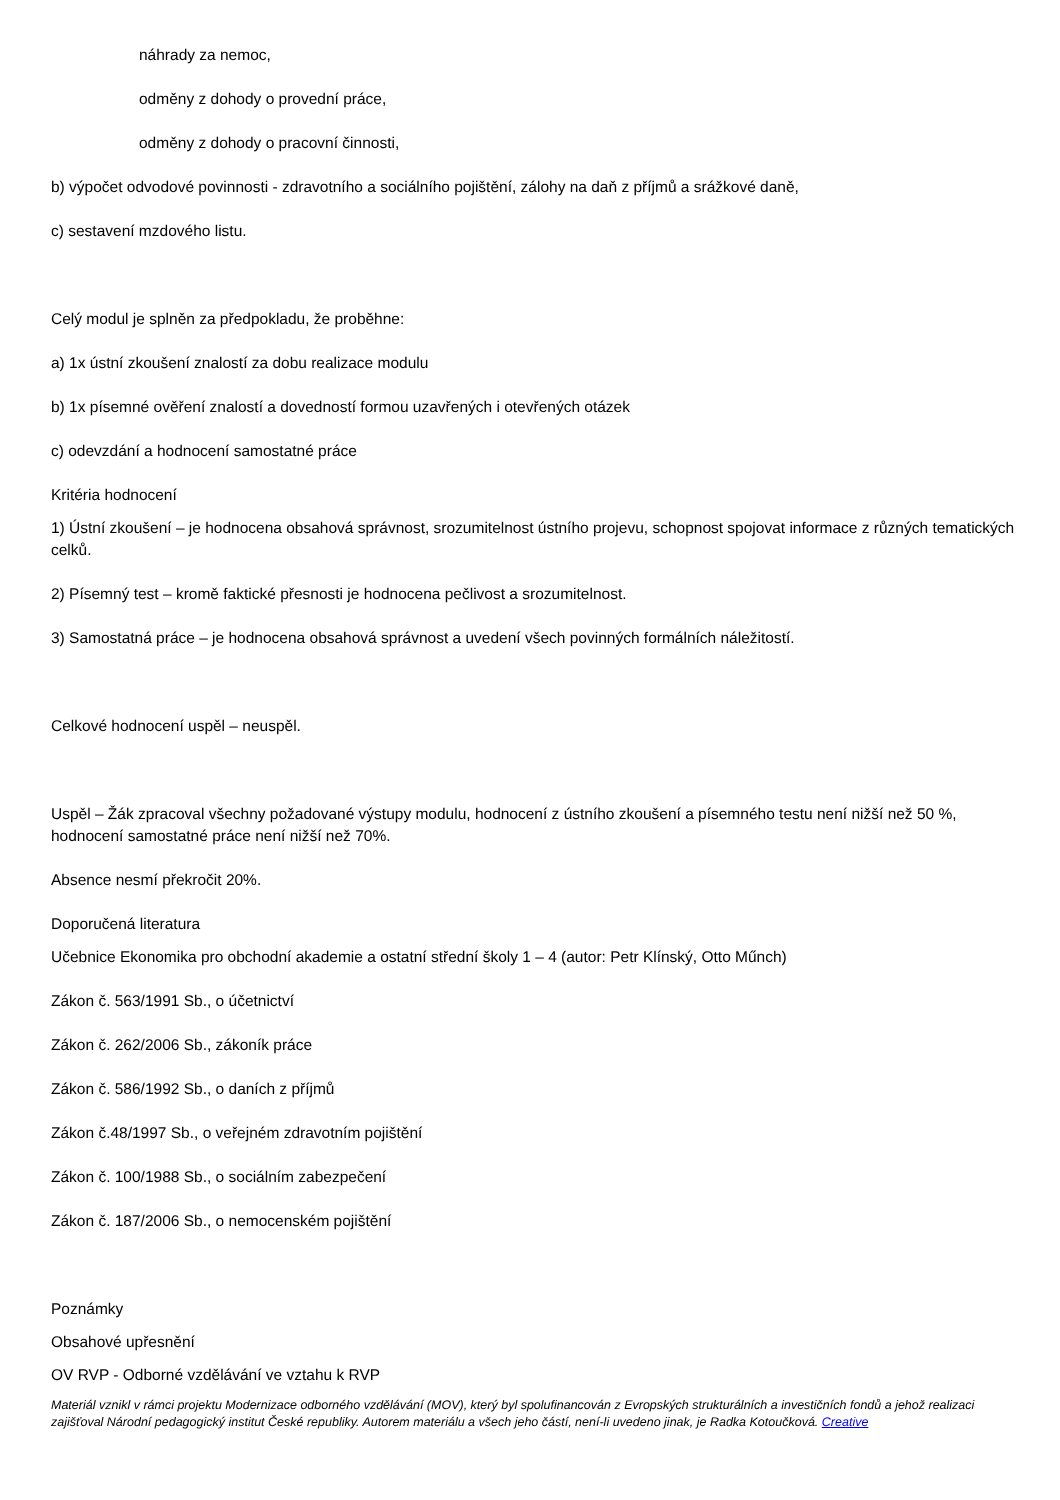náhrady za nemoc,
odměny z dohody o provední práce,
odměny z dohody o pracovní činnosti,
b) výpočet odvodové povinnosti - zdravotního a sociálního pojištění, zálohy na daň z příjmů a srážkové daně,
c) sestavení mzdového listu.
Celý modul je splněn za předpokladu, že proběhne:
a) 1x ústní zkoušení znalostí za dobu realizace modulu
b) 1x písemné ověření znalostí a dovedností formou uzavřených i otevřených otázek
c) odevzdání a hodnocení samostatné práce
Kritéria hodnocení
1) Ústní zkoušení – je hodnocena obsahová správnost, srozumitelnost ústního projevu, schopnost spojovat informace z různých tematických celků.
2) Písemný test – kromě faktické přesnosti je hodnocena pečlivost a srozumitelnost.
3) Samostatná práce – je hodnocena obsahová správnost a uvedení všech povinných formálních náležitostí.
Celkové hodnocení uspěl – neuspěl.
Uspěl – Žák zpracoval všechny požadované výstupy modulu, hodnocení z ústního zkoušení a písemného testu není nižší než 50 %, hodnocení samostatné práce není nižší než 70%.
Absence nesmí překročit 20%.
Doporučená literatura
Učebnice Ekonomika pro obchodní akademie a ostatní střední školy 1 – 4 (autor: Petr Klínský, Otto Műnch)
Zákon č. 563/1991 Sb., o účetnictví
Zákon č. 262/2006 Sb., zákoník práce
Zákon č. 586/1992 Sb., o daních z příjmů
Zákon č.48/1997 Sb., o veřejném zdravotním pojištění
Zákon č. 100/1988 Sb., o sociálním zabezpečení
Zákon č. 187/2006 Sb., o nemocenském pojištění
Poznámky
Obsahové upřesnění
OV RVP - Odborné vzdělávání ve vztahu k RVP
Materiál vznikl v rámci projektu Modernizace odborného vzdělávání (MOV), který byl spolufinancován z Evropských strukturálních a investičních fondů a jehož realizaci zajišťoval Národní pedagogický institut České republiky. Autorem materiálu a všech jeho částí, není-li uvedeno jinak, je Radka Kotoučková. Creative